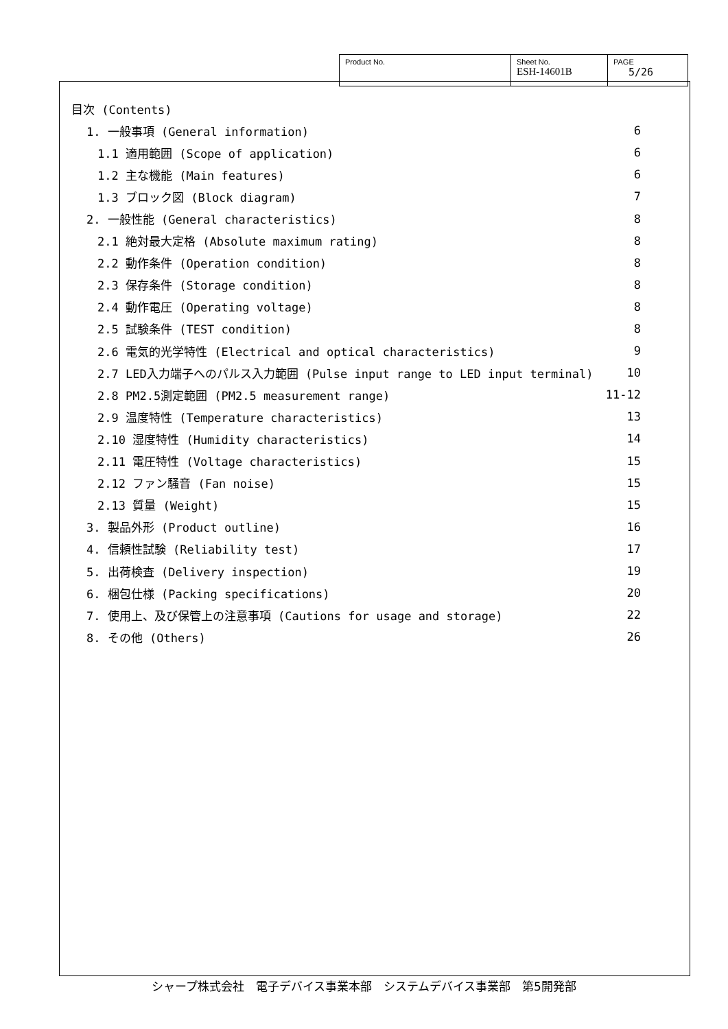| Product No. | Sheet No. ESH-14601B | PAGE 5/26 |
目次 (Contents)
1. 一般事項 (General information) 6
1.1 適用範囲 (Scope of application) 6
1.2 主な機能 (Main features) 6
1.3 ブロック図 (Block diagram) 7
2. 一般性能 (General characteristics) 8
2.1 絶対最大定格 (Absolute maximum rating) 8
2.2 動作条件 (Operation condition) 8
2.3 保存条件 (Storage condition) 8
2.4 動作電圧 (Operating voltage) 8
2.5 試験条件 (TEST condition) 8
2.6 電気的光学特性 (Electrical and optical characteristics) 9
2.7 LED入力端子へのパルス入力範囲 (Pulse input range to LED input terminal) 10
2.8 PM2.5測定範囲 (PM2.5 measurement range) 11-12
2.9 温度特性 (Temperature characteristics) 13
2.10 湿度特性 (Humidity characteristics) 14
2.11 電圧特性 (Voltage characteristics) 15
2.12 ファン騒音 (Fan noise) 15
2.13 質量 (Weight) 15
3. 製品外形 (Product outline) 16
4. 信頼性試験 (Reliability test) 17
5. 出荷検査 (Delivery inspection) 19
6. 梱包仕様 (Packing specifications) 20
7. 使用上、及び保管上の注意事項 (Cautions for usage and storage) 22
8. その他 (Others) 26
シャープ株式会社　電子デバイス事業本部　システムデバイス事業部　第5開発部